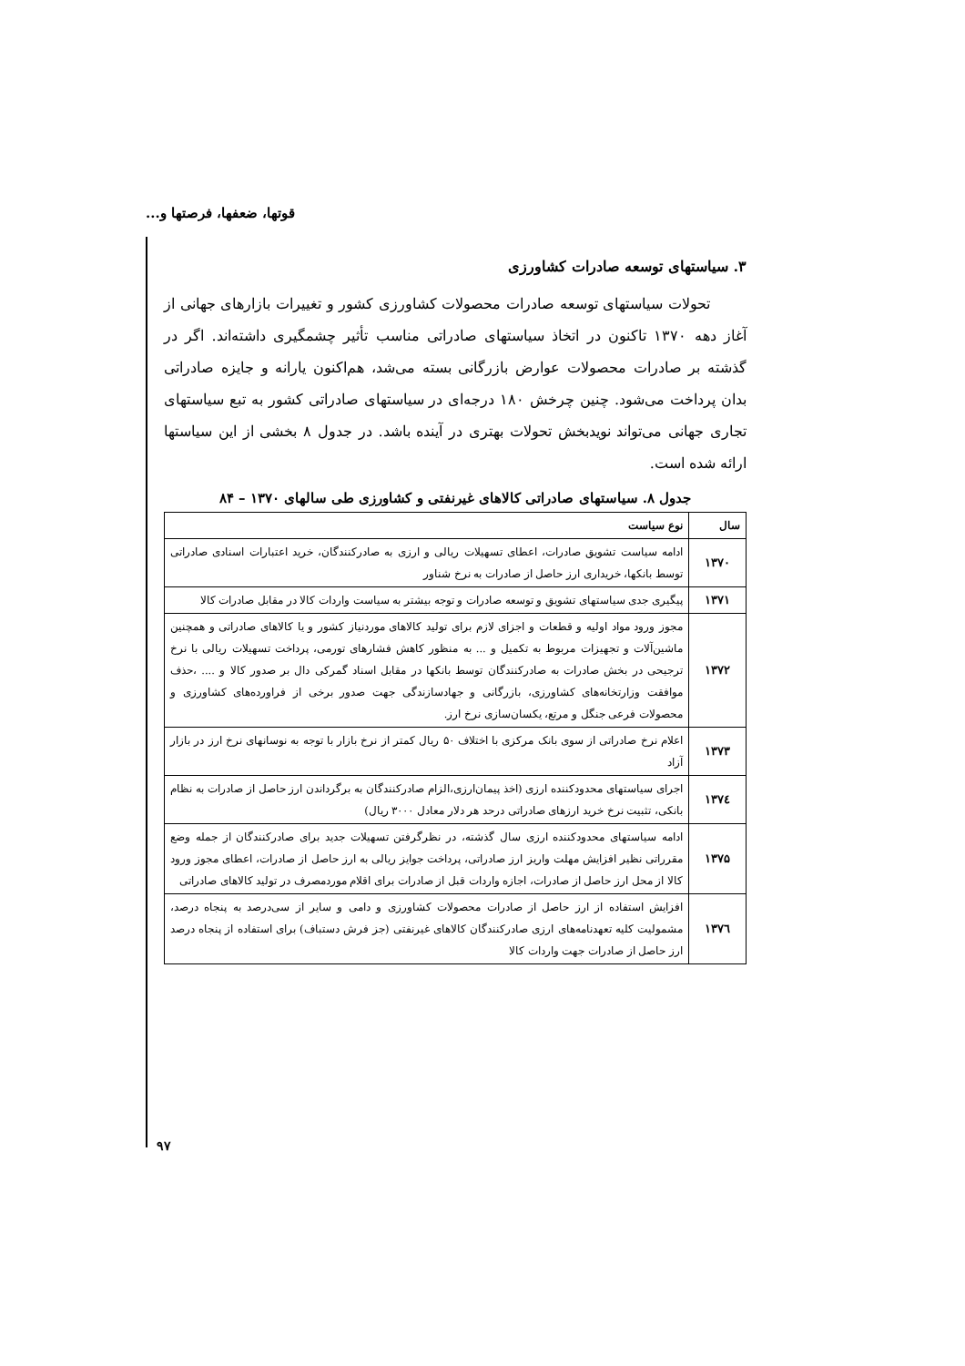قوتها، ضعفها، فرصتها و...
۳. سیاستهای توسعه صادرات کشاورزی
تحولات سیاستهای توسعه صادرات محصولات کشاورزی کشور و تغییرات بازارهای جهانی از آغاز دهه ۱۳۷۰ تاکنون در اتخاذ سیاستهای صادراتی مناسب تأثیر چشمگیری داشته‌اند. اگر در گذشته بر صادرات محصولات عوارض بازرگانی بسته می‌شد، هم‌اکنون یارانه و جایزه صادراتی بدان پرداخت می‌شود. چنین چرخش ۱۸۰ درجه‌ای در سیاستهای صادراتی کشور به تبع سیاستهای تجاری جهانی می‌تواند نویدبخش تحولات بهتری در آینده باشد. در جدول ۸ بخشی از این سیاستها ارائه شده است.
جدول ۸. سیاستهای صادراتی کالاهای غیرنفتی و کشاورزی طی سالهای ۱۳۷۰ – ۸۴
| سال | نوع سیاست |
| --- | --- |
| ۱۳۷۰ | ادامه سیاست تشویق صادرات، اعطای تسهیلات ریالی و ارزی به صادرکنندگان، خرید اعتبارات اسنادی صادراتی توسط بانکها، خریداری ارز حاصل از صادرات به نرخ شناور |
| ۱۳۷۱ | پیگیری جدی سیاستهای تشویق و توسعه صادرات و توجه بیشتر به سیاست واردات کالا در مقابل صادرات کالا |
| ۱۳۷۲ | مجوز ورود مواد اولیه و قطعات و اجزای لازم برای تولید کالاهای موردنیاز کشور و یا کالاهای صادراتی و همچنین ماشین‌آلات و تجهیزات مربوط به تکمیل و ... به منظور کاهش فشارهای تورمی، پرداخت تسهیلات ریالی با نرخ ترجیحی در بخش صادرات به صادرکنندگان توسط بانکها در مقابل اسناد گمرکی دال بر صدور کالا و .... ،حذف موافقت وزارتخانه‌های کشاورزی، بازرگانی و جهادسازندگی جهت صدور برخی از فراورده‌های کشاورزی و محصولات فرعی جنگل و مرتع، یکسان‌سازی نرخ ارز. |
| ۱۳۷۳ | اعلام نرخ صادراتی از سوی بانک مرکزی با اختلاف ۵۰ ریال کمتر از نرخ بازار با توجه به نوسانهای نرخ ارز در بازار آزاد |
| ۱۳۷٤ | اجرای سیاستهای محدودکننده ارزی (اخذ پیمان‌ارزی،الزام صادرکنندگان به برگرداندن ارز حاصل از صادرات به نظام بانکی، تثبیت نرخ خرید ارزهای صادراتی درحد هر دلار معادل ۳۰۰۰ ریال) |
| ۱۳۷۵ | ادامه سیاستهای محدودکننده ارزی سال گذشته، در نظرگرفتن تسهیلات جدید برای صادرکنندگان از جمله وضع مقرراتی نظیر افزایش مهلت واریز ارز صادراتی، پرداخت جوایز ریالی به ارز حاصل از صادرات، اعطای مجوز ورود کالا از محل ارز حاصل از صادرات، اجازه واردات قبل از صادرات برای اقلام موردمصرف در تولید کالاهای صادراتی |
| ۱۳۷٦ | افزایش استفاده از ارز حاصل از صادرات محصولات کشاورزی و دامی و سایر از سی‌درصد به پنجاه درصد، مشمولیت کلیه تعهدنامه‌های ارزی صادرکنندگان کالاهای غیرنفتی (جز فرش دستباف) برای استفاده از پنجاه درصد ارز حاصل از صادرات جهت واردات کالا |
۹۷